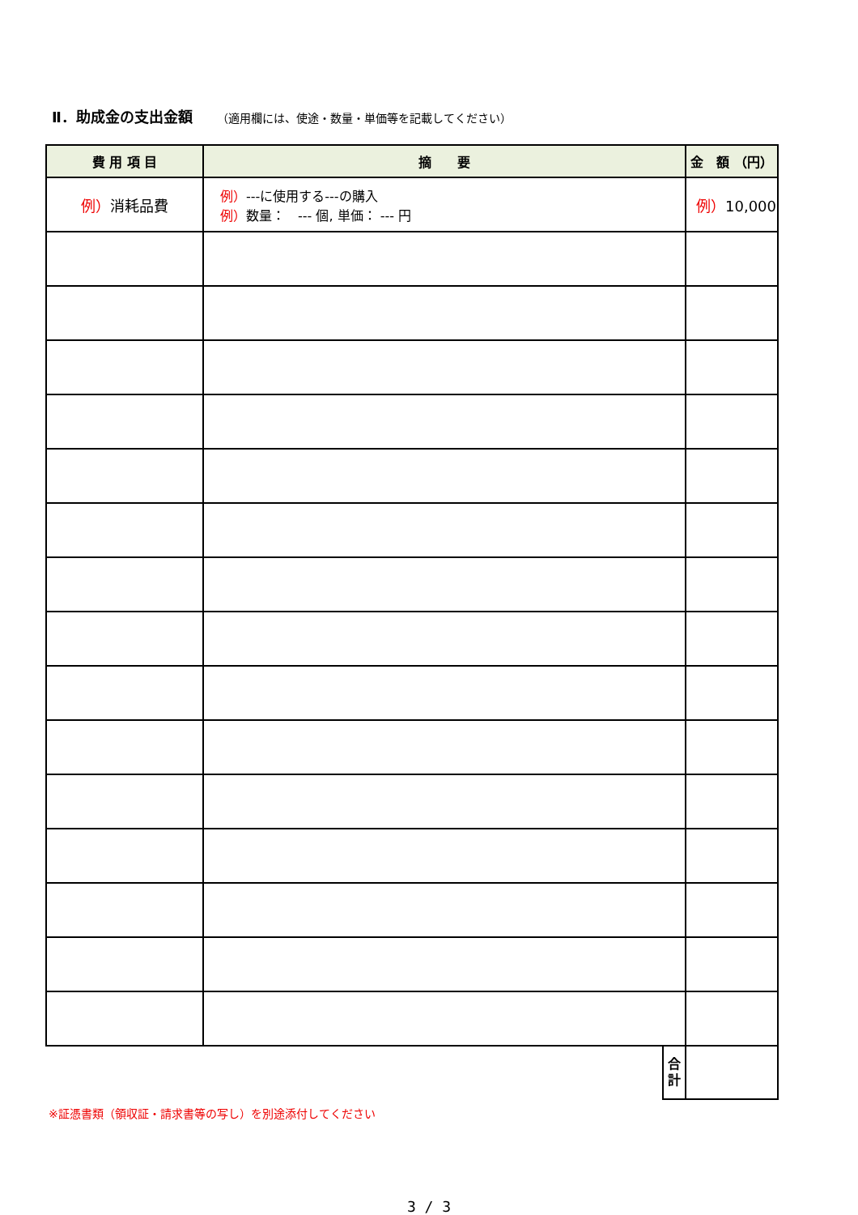Ⅱ．助成金の支出金額 （適用欄には、使途・数量・単価等を記載してください）
| 費 用 項 目 | 摘 要 | | 金 額 （円） |
| --- | --- | --- | --- |
| 例） 消耗品費 | 例） ---に使用する---の購入 例） 数量： --- 個, 単価： --- 円 | | 例） 10,000 |
| | | 合 計 | |
※証憑書類（領収証・請求書等の写し）を別途添付してください
3 / 3